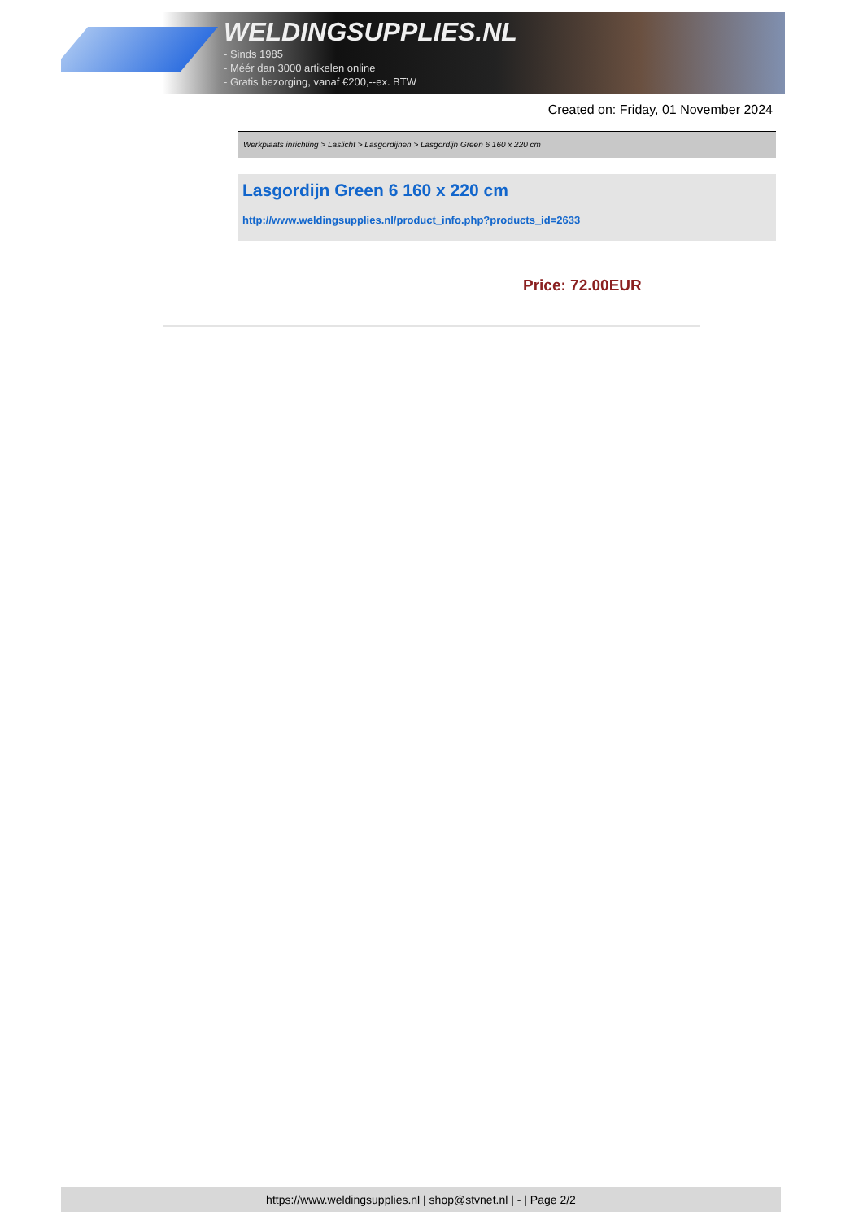WELDINGSUPPLIES.NL
- Sinds 1985
- Méér dan 3000 artikelen online
- Gratis bezorging, vanaf €200,--ex. BTW
Created on: Friday, 01 November 2024
Werkplaats inrichting > Laslicht > Lasgordijnen > Lasgordijn Green 6 160 x 220 cm
Lasgordijn Green 6 160 x 220 cm
http://www.weldingsupplies.nl/product_info.php?products_id=2633
Price: 72.00EUR
https://www.weldingsupplies.nl | shop@stvnet.nl | - | Page 2/2